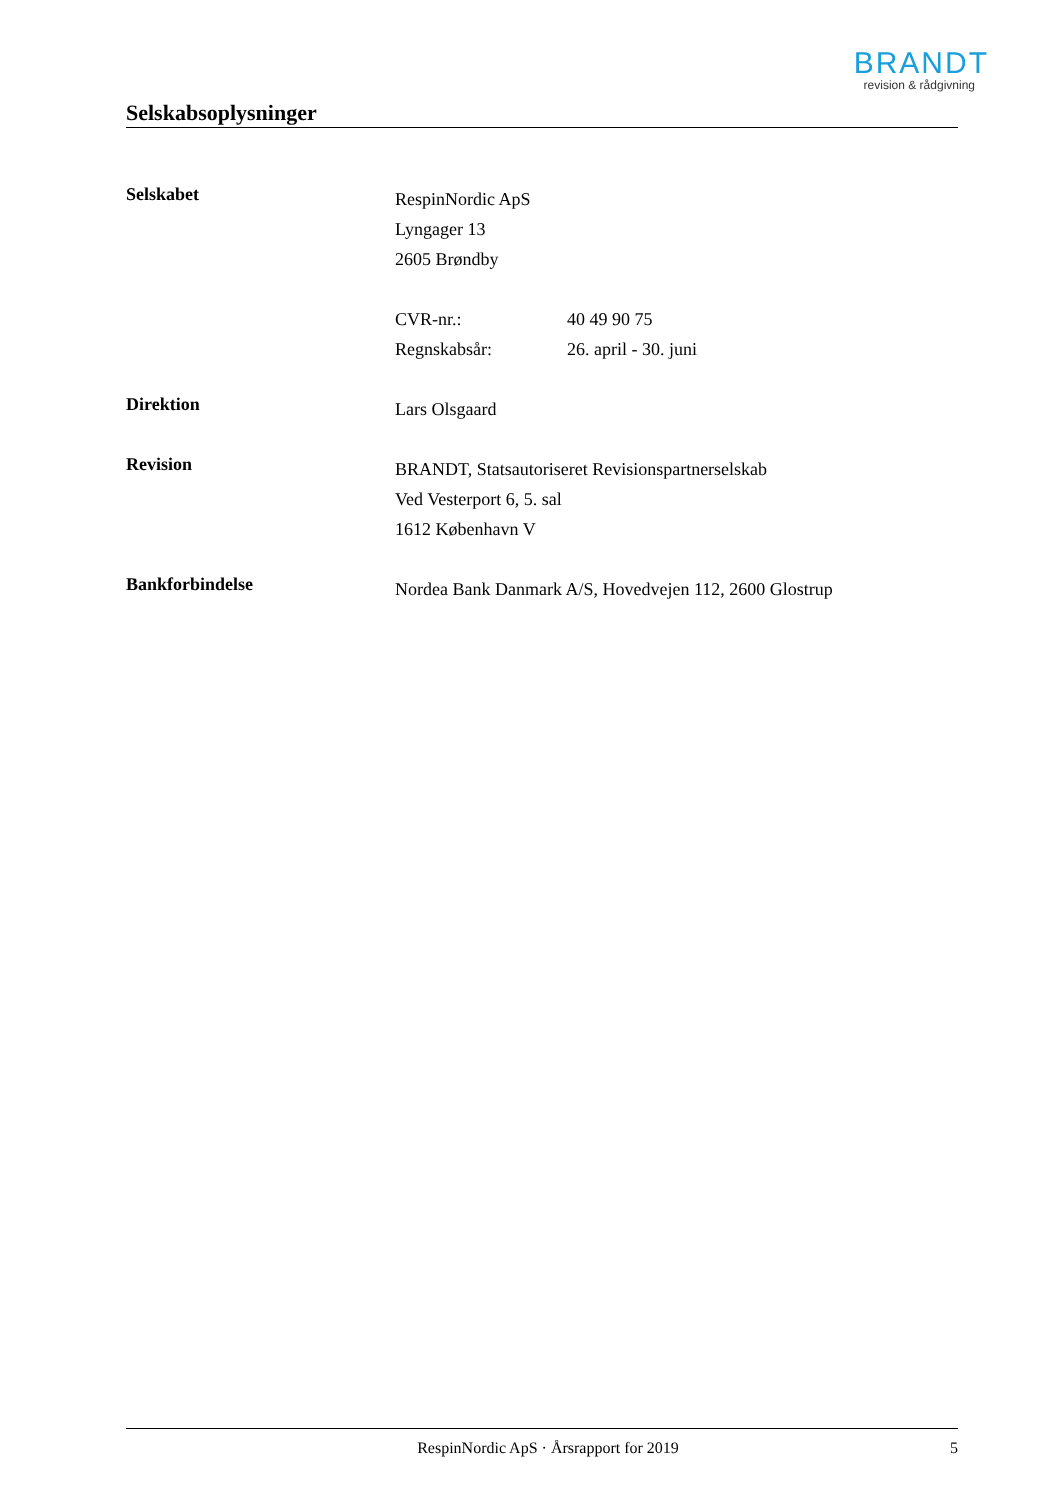BRANDT
revision & rådgivning
Selskabsoplysninger
Selskabet
RespinNordic ApS
Lyngager 13
2605 Brøndby
CVR-nr.: 40 49 90 75
Regnskabsår: 26. april - 30. juni
Direktion
Lars Olsgaard
Revision
BRANDT, Statsautoriseret Revisionspartnerselskab
Ved Vesterport 6, 5. sal
1612 København V
Bankforbindelse
Nordea Bank Danmark A/S, Hovedvejen 112, 2600 Glostrup
RespinNordic ApS · Årsrapport for 2019 5